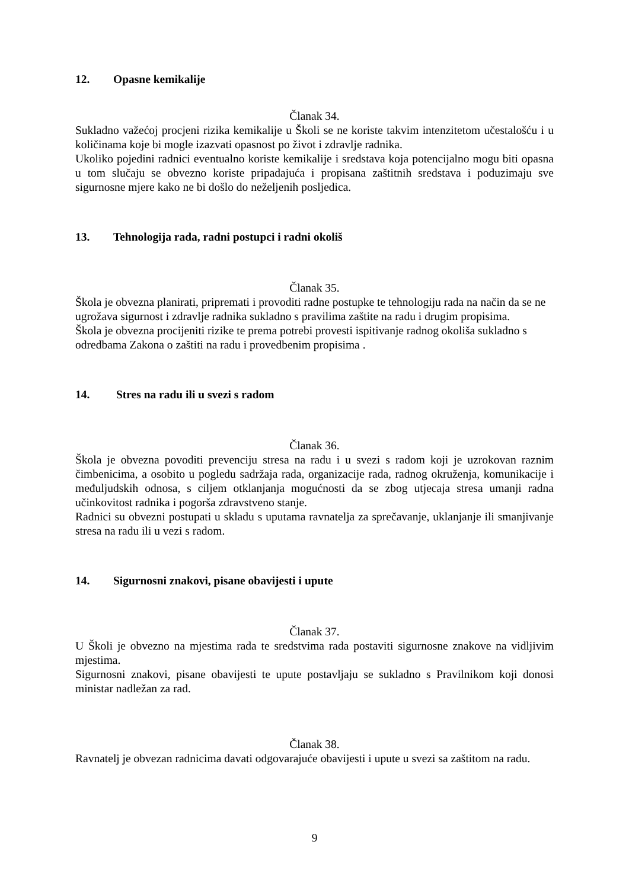12. Opasne kemikalije
Članak 34.
Sukladno važećoj procjeni rizika kemikalije u Školi se ne koriste takvim intenzitetom učestalošću i u količinama koje bi mogle izazvati opasnost po život i zdravlje radnika.
Ukoliko pojedini radnici eventualno koriste kemikalije i sredstava koja potencijalno mogu biti opasna u tom slučaju se obvezno koriste pripadajuća i propisana zaštitnih sredstava i poduzimaju sve sigurnosne mjere kako ne bi došlo do neželjenih posljedica.
13. Tehnologija rada, radni postupci i radni okoliš
Članak 35.
Škola je obvezna planirati, pripremati i provoditi radne postupke te tehnologiju rada na način da se ne ugrožava sigurnost i zdravlje radnika sukladno s pravilima zaštite na radu i drugim propisima.
Škola je obvezna procijeniti rizike te prema potrebi provesti ispitivanje radnog okoliša sukladno s odredbama Zakona o zaštiti na radu i provedbenim propisima .
14. Stres na radu ili u svezi s radom
Članak 36.
Škola je obvezna povoditi prevenciju stresa na radu i u svezi s radom koji je uzrokovan raznim čimbenicima, a osobito u pogledu sadržaja rada, organizacije rada, radnog okruženja, komunikacije i međuljudskih odnosa, s ciljem otklanjanja mogućnosti da se zbog utjecaja stresa umanji radna učinkovitost radnika i pogorša zdravstveno stanje.
Radnici su obvezni postupati u skladu s uputama ravnatelja za sprečavanje, uklanjanje ili smanjivanje stresa na radu ili u vezi s radom.
14. Sigurnosni znakovi, pisane obavijesti i upute
Članak 37.
U Školi je obvezno na mjestima rada te sredstvima rada postaviti sigurnosne znakove na vidljivim mjestima.
Sigurnosni znakovi, pisane obavijesti te upute postavljaju se sukladno s Pravilnikom koji donosi ministar nadležan za rad.
Članak 38.
Ravnatelj je obvezan radnicima davati odgovarajuće obavijesti i upute u svezi sa zaštitom na radu.
9